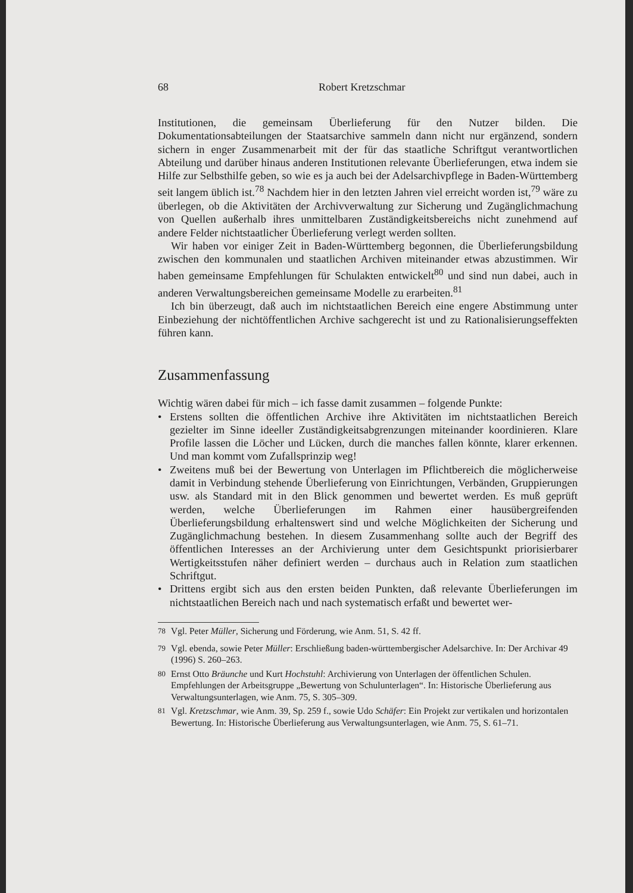68 Robert Kretzschmar
Institutionen, die gemeinsam Überlieferung für den Nutzer bilden. Die Dokumentationsabteilungen der Staatsarchive sammeln dann nicht nur ergänzend, sondern sichern in enger Zusammenarbeit mit der für das staatliche Schriftgut verantwortlichen Abteilung und darüber hinaus anderen Institutionen relevante Überlieferungen, etwa indem sie Hilfe zur Selbsthilfe geben, so wie es ja auch bei der Adelsarchivpflege in Baden-Württemberg seit langem üblich ist.<sup>78</sup> Nachdem hier in den letzten Jahren viel erreicht worden ist,<sup>79</sup> wäre zu überlegen, ob die Aktivitäten der Archivverwaltung zur Sicherung und Zugänglichmachung von Quellen außerhalb ihres unmittelbaren Zuständigkeitsbereichs nicht zunehmend auf andere Felder nichtstaatlicher Überlieferung verlegt werden sollten.
Wir haben vor einiger Zeit in Baden-Württemberg begonnen, die Überlieferungsbildung zwischen den kommunalen und staatlichen Archiven miteinander etwas abzustimmen. Wir haben gemeinsame Empfehlungen für Schulakten entwickelt<sup>80</sup> und sind nun dabei, auch in anderen Verwaltungsbereichen gemeinsame Modelle zu erarbeiten.<sup>81</sup>
Ich bin überzeugt, daß auch im nichtstaatlichen Bereich eine engere Abstimmung unter Einbeziehung der nichtöffentlichen Archive sachgerecht ist und zu Rationalisierungseffekten führen kann.
Zusammenfassung
Wichtig wären dabei für mich – ich fasse damit zusammen – folgende Punkte:
• Erstens sollten die öffentlichen Archive ihre Aktivitäten im nichtstaatlichen Bereich gezielter im Sinne ideeller Zuständigkeitsabgrenzungen miteinander koordinieren. Klare Profile lassen die Löcher und Lücken, durch die manches fallen könnte, klarer erkennen. Und man kommt vom Zufallsprinzip weg!
• Zweitens muß bei der Bewertung von Unterlagen im Pflichtbereich die möglicherweise damit in Verbindung stehende Überlieferung von Einrichtungen, Verbänden, Gruppierungen usw. als Standard mit in den Blick genommen und bewertet werden. Es muß geprüft werden, welche Überlieferungen im Rahmen einer hausübergreifenden Überlieferungsbildung erhaltenswert sind und welche Möglichkeiten der Sicherung und Zugänglichmachung bestehen. In diesem Zusammenhang sollte auch der Begriff des öffentlichen Interesses an der Archivierung unter dem Gesichtspunkt priorisierbarer Wertigkeitsstufen näher definiert werden – durchaus auch in Relation zum staatlichen Schriftgut.
• Drittens ergibt sich aus den ersten beiden Punkten, daß relevante Überlieferungen im nichtstaatlichen Bereich nach und nach systematisch erfaßt und bewertet wer-
<sup>78</sup> Vgl. Peter Müller, Sicherung und Förderung, wie Anm. 51, S. 42 ff.
<sup>79</sup> Vgl. ebenda, sowie Peter Müller: Erschließung baden-württembergischer Adelsarchive. In: Der Archivar 49 (1996) S. 260–263.
<sup>80</sup> Ernst Otto Bräunche und Kurt Hochstuhl: Archivierung von Unterlagen der öffentlichen Schulen. Empfehlungen der Arbeitsgruppe „Bewertung von Schulunterlagen“. In: Historische Überlieferung aus Verwaltungsunterlagen, wie Anm. 75, S. 305–309.
<sup>81</sup> Vgl. Kretzschmar, wie Anm. 39, Sp. 259 f., sowie Udo Schäfer: Ein Projekt zur vertikalen und horizontalen Bewertung. In: Historische Überlieferung aus Verwaltungsunterlagen, wie Anm. 75, S. 61–71.